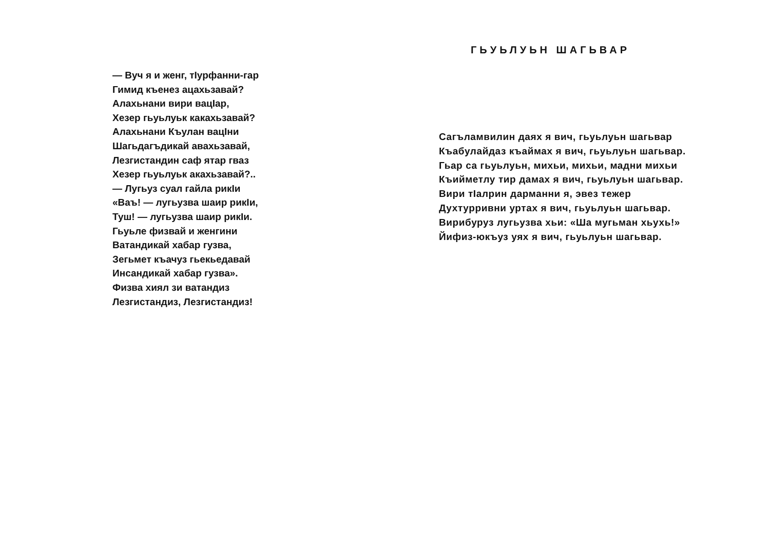— Вуч я и женг, тӀурфанни-гар
Гимид къенез ацахьзавай?
Алахьнани вири вацӀар,
Хезер гьуьлуьк какахьзавай?
Алахьнани Къулан вацӀни
Шагьдагъдикай авахьзавай,
Лезгистандин саф ятар гваз
Хезер гьуьлуьк акахьзавай?..
— Лугьуз суал гайла рикӀи
«Ваъ! — лугьузва шаир рикӀи,
Туш! — лугьузва шаир рикӀи.
Гьуьле физвай и женгини
Ватандикай хабар гузва,
Зегьмет къачуз гьекьедавай
Инсандикай хабар гузва».
Физва хиял зи ватандиз
Лезгистандиз, Лезгистандиз!
ГЬУЬЛУЬН ШАГЬВАР
Сагъламвилин даях я вич, гьуьлуьн шагьвар
Къабулайдаз къаймах я вич, гьуьлуьн шагьвар.
Гьар са гьуьлуьн, михьи, михьи, мадни михьи
Къийметлу тир дамах я вич, гьуьлуьн шагьвар.
Вири тӀалрин дарманни я, эвез тежер
Духтурривни уртах я вич, гьуьлуьн шагьвар.
Вирибуруз лугьузва хьи: «Ша мугьман хьухь!»
Йифиз-юкъуз уях я вич, гьуьлуьн шагьвар.